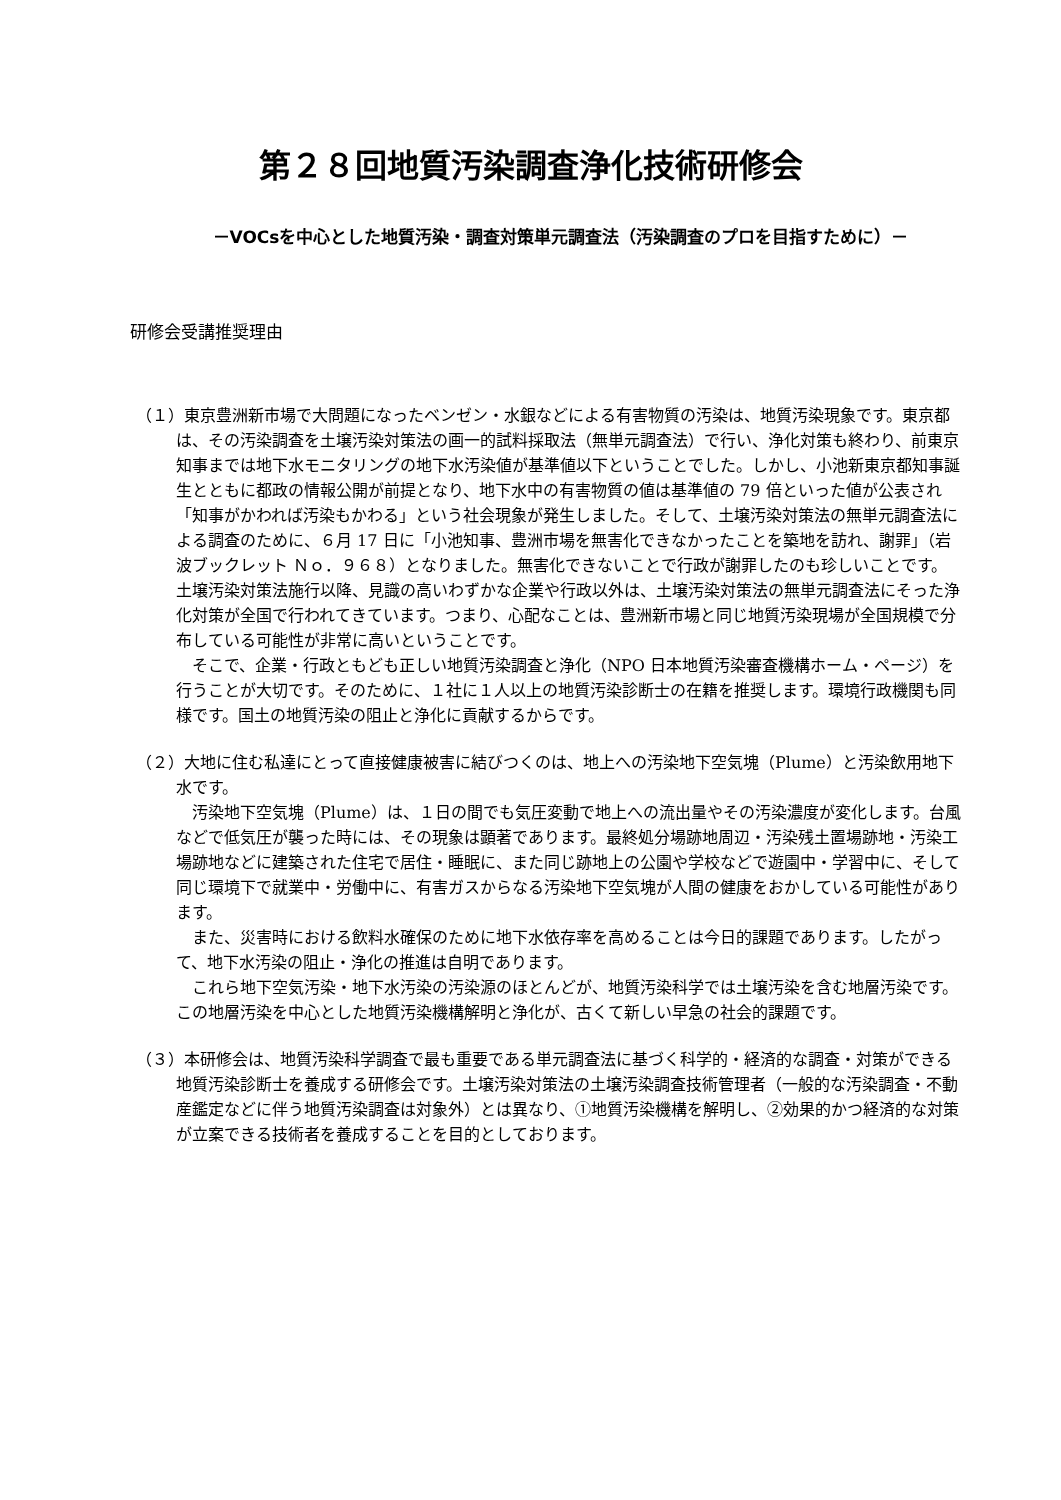第２８回地質汚染調査浄化技術研修会
－VOCsを中心とした地質汚染・調査対策単元調査法（汚染調査のプロを目指すために）－
研修会受講推奨理由
（１）東京豊洲新市場で大問題になったベンゼン・水銀などによる有害物質の汚染は、地質汚染現象です。東京都は、その汚染調査を土壌汚染対策法の画一的試料採取法（無単元調査法）で行い、浄化対策も終わり、前東京知事までは地下水モニタリングの地下水汚染値が基準値以下ということでした。しかし、小池新東京都知事誕生とともに都政の情報公開が前提となり、地下水中の有害物質の値は基準値の 79 倍といった値が公表され「知事がかわれば汚染もかわる」という社会現象が発生しました。そして、土壌汚染対策法の無単元調査法による調査のために、６月 17 日に「小池知事、豊洲市場を無害化できなかったことを築地を訪れ、謝罪」（岩波ブックレット Ｎｏ．９６８）となりました。無害化できないことで行政が謝罪したのも珍しいことです。土壌汚染対策法施行以降、見識の高いわずかな企業や行政以外は、土壌汚染対策法の無単元調査法にそった浄化対策が全国で行われてきています。つまり、心配なことは、豊洲新市場と同じ地質汚染現場が全国規模で分布している可能性が非常に高いということです。
そこで、企業・行政ともども正しい地質汚染調査と浄化（NPO 日本地質汚染審査機構ホーム・ページ）を行うことが大切です。そのために、１社に１人以上の地質汚染診断士の在籍を推奨します。環境行政機関も同様です。国土の地質汚染の阻止と浄化に貢献するからです。
（２）大地に住む私達にとって直接健康被害に結びつくのは、地上への汚染地下空気塊（Plume）と汚染飲用地下水です。
汚染地下空気塊（Plume）は、１日の間でも気圧変動で地上への流出量やその汚染濃度が変化します。台風などで低気圧が襲った時には、その現象は顕著であります。最終処分場跡地周辺・汚染残土置場跡地・汚染工場跡地などに建築された住宅で居住・睡眠に、また同じ跡地上の公園や学校などで遊園中・学習中に、そして同じ環境下で就業中・労働中に、有害ガスからなる汚染地下空気塊が人間の健康をおかしている可能性があります。
また、災害時における飲料水確保のために地下水依存率を高めることは今日的課題であります。したがって、地下水汚染の阻止・浄化の推進は自明であります。
これら地下空気汚染・地下水汚染の汚染源のほとんどが、地質汚染科学では土壌汚染を含む地層汚染です。この地層汚染を中心とした地質汚染機構解明と浄化が、古くて新しい早急の社会的課題です。
（３）本研修会は、地質汚染科学調査で最も重要である単元調査法に基づく科学的・経済的な調査・対策ができる地質汚染診断士を養成する研修会です。土壌汚染対策法の土壌汚染調査技術管理者（一般的な汚染調査・不動産鑑定などに伴う地質汚染調査は対象外）とは異なり、①地質汚染機構を解明し、②効果的かつ経済的な対策が立案できる技術者を養成することを目的としております。